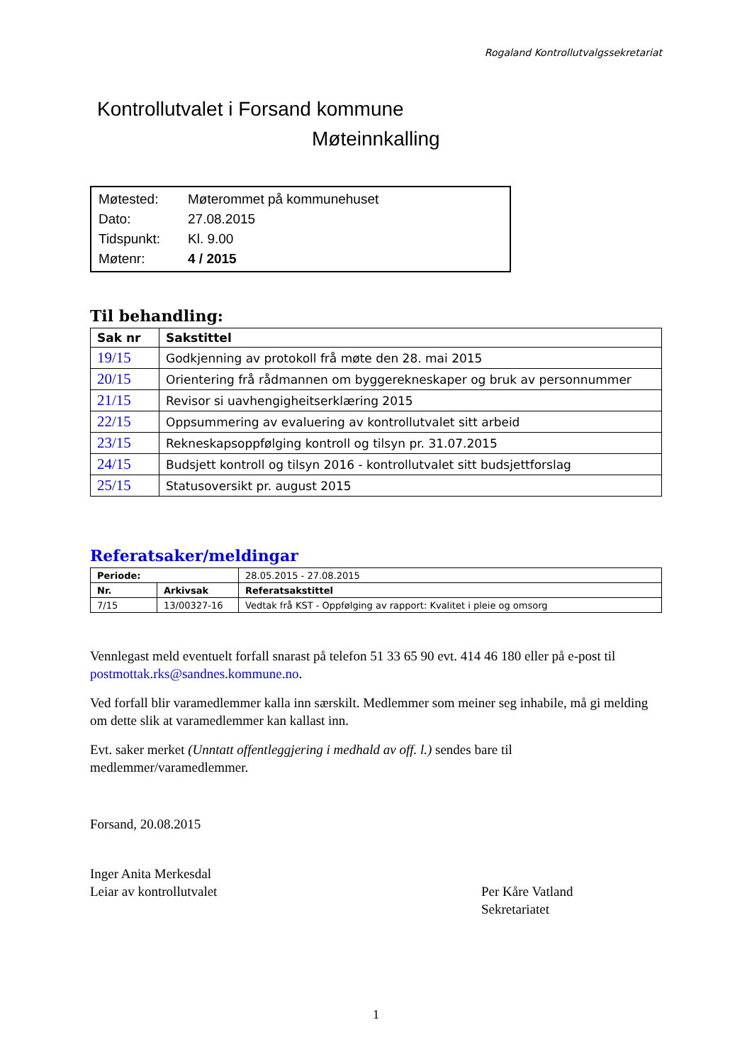Rogaland Kontrollutvalgssekretariat
Kontrollutvalet i Forsand kommune
Møteinnkalling
| Møtested: | Møterommet på kommunehuset |
| Dato: | 27.08.2015 |
| Tidspunkt: | Kl. 9.00 |
| Møtenr: | 4 / 2015 |
Til behandling:
| Sak nr | Sakstittel |
| --- | --- |
| 19/15 | Godkjenning av protokoll frå møte den 28. mai 2015 |
| 20/15 | Orientering frå rådmannen om byggerekneskaper og bruk av personnummer |
| 21/15 | Revisor si uavhengigheitserklæring 2015 |
| 22/15 | Oppsummering av evaluering av kontrollutvalet sitt arbeid |
| 23/15 | Rekneskapsoppfølging kontroll og tilsyn pr. 31.07.2015 |
| 24/15 | Budsjett kontroll og tilsyn 2016 - kontrollutvalet sitt budsjettforslag |
| 25/15 | Statusoversikt pr. august 2015 |
Referatsaker/meldingar
| Periode: | | 28.05.2015 - 27.08.2015 |
| Nr. | Arkivsak | Referatsakstittel |
| 7/15 | 13/00327-16 | Vedtak frå KST - Oppfølging av rapport: Kvalitet i pleie og omsorg |
Vennlegast meld eventuelt forfall snarast på telefon 51 33 65 90 evt. 414 46 180 eller på e-post til postmottak.rks@sandnes.kommune.no.
Ved forfall blir varamedlemmer kalla inn særskilt. Medlemmer som meiner seg inhabile, må gi melding om dette slik at varamedlemmer kan kallast inn.
Evt. saker merket (Unntatt offentleggjering i medhald av off. l.) sendes bare til medlemmer/varamedlemmer.
Forsand, 20.08.2015
Inger Anita Merkesdal
Leiar av kontrollutvalet
Per Kåre Vatland
Sekretariatet
1